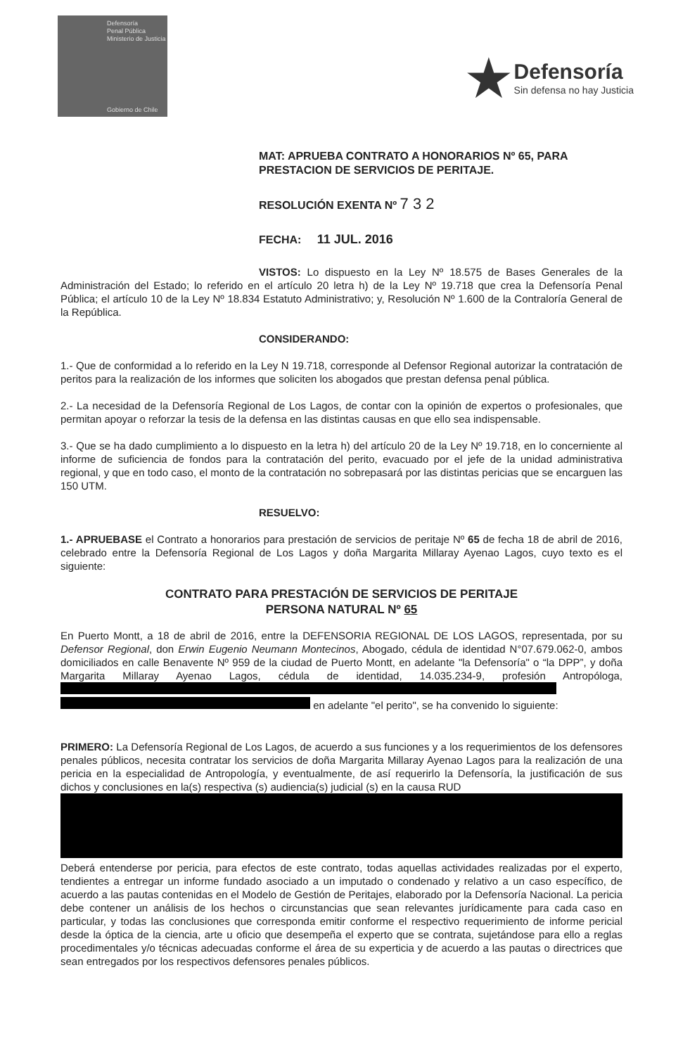Defensoría
Penal Pública
Ministerio de Justicia
Gobierno de Chile
★
Defensoría
Sin defensa no hay Justicia
MAT: APRUEBA CONTRATO A HONORARIOS Nº 65, PARA PRESTACION DE SERVICIOS DE PERITAJE.
RESOLUCIÓN EXENTA Nº 7 3 2
FECHA: 11 JUL. 2016
VISTOS: Lo dispuesto en la Ley Nº 18.575 de Bases Generales de la Administración del Estado; lo referido en el artículo 20 letra h) de la Ley Nº 19.718 que crea la Defensoría Penal Pública; el artículo 10 de la Ley Nº 18.834 Estatuto Administrativo; y, Resolución Nº 1.600 de la Contraloría General de la República.
CONSIDERANDO:
1.- Que de conformidad a lo referido en la Ley N 19.718, corresponde al Defensor Regional autorizar la contratación de peritos para la realización de los informes que soliciten los abogados que prestan defensa penal pública.
2.- La necesidad de la Defensoría Regional de Los Lagos, de contar con la opinión de expertos o profesionales, que permitan apoyar o reforzar la tesis de la defensa en las distintas causas en que ello sea indispensable.
3.- Que se ha dado cumplimiento a lo dispuesto en la letra h) del artículo 20 de la Ley Nº 19.718, en lo concerniente al informe de suficiencia de fondos para la contratación del perito, evacuado por el jefe de la unidad administrativa regional, y que en todo caso, el monto de la contratación no sobrepasará por las distintas pericias que se encarguen las 150 UTM.
RESUELVO:
1.- APRUEBASE el Contrato a honorarios para prestación de servicios de peritaje Nº 65 de fecha 18 de abril de 2016, celebrado entre la Defensoría Regional de Los Lagos y doña Margarita Millaray Ayenao Lagos, cuyo texto es el siguiente:
CONTRATO PARA PRESTACIÓN DE SERVICIOS DE PERITAJE
PERSONA NATURAL Nº 65
En Puerto Montt, a 18 de abril de 2016, entre la DEFENSORIA REGIONAL DE LOS LAGOS, representada, por su Defensor Regional, don Erwin Eugenio Neumann Montecinos, Abogado, cédula de identidad N°07.679.062-0, ambos domiciliados en calle Benavente Nº 959 de la ciudad de Puerto Montt, en adelante "la Defensoría" o “la DPP”, y doña Margarita Millaray Ayenao Lagos, cédula de identidad, 14.035.234-9, profesión Antropóloga,
en adelante "el perito", se ha convenido lo siguiente:
PRIMERO: La Defensoría Regional de Los Lagos, de acuerdo a sus funciones y a los requerimientos de los defensores penales públicos, necesita contratar los servicios de doña Margarita Millaray Ayenao Lagos para la realización de una pericia en la especialidad de Antropología, y eventualmente, de así requerirlo la Defensoría, la justificación de sus dichos y conclusiones en la(s) respectiva (s) audiencia(s) judicial (s) en la causa RUD
Deberá entenderse por pericia, para efectos de este contrato, todas aquellas actividades realizadas por el experto, tendientes a entregar un informe fundado asociado a un imputado o condenado y relativo a un caso específico, de acuerdo a las pautas contenidas en el Modelo de Gestión de Peritajes, elaborado por la Defensoría Nacional. La pericia debe contener un análisis de los hechos o circunstancias que sean relevantes jurídicamente para cada caso en particular, y todas las conclusiones que corresponda emitir conforme el respectivo requerimiento de informe pericial desde la óptica de la ciencia, arte u oficio que desempeña el experto que se contrata, sujetándose para ello a reglas procedimentales y/o técnicas adecuadas conforme el área de su experticia y de acuerdo a las pautas o directrices que sean entregados por los respectivos defensores penales públicos.